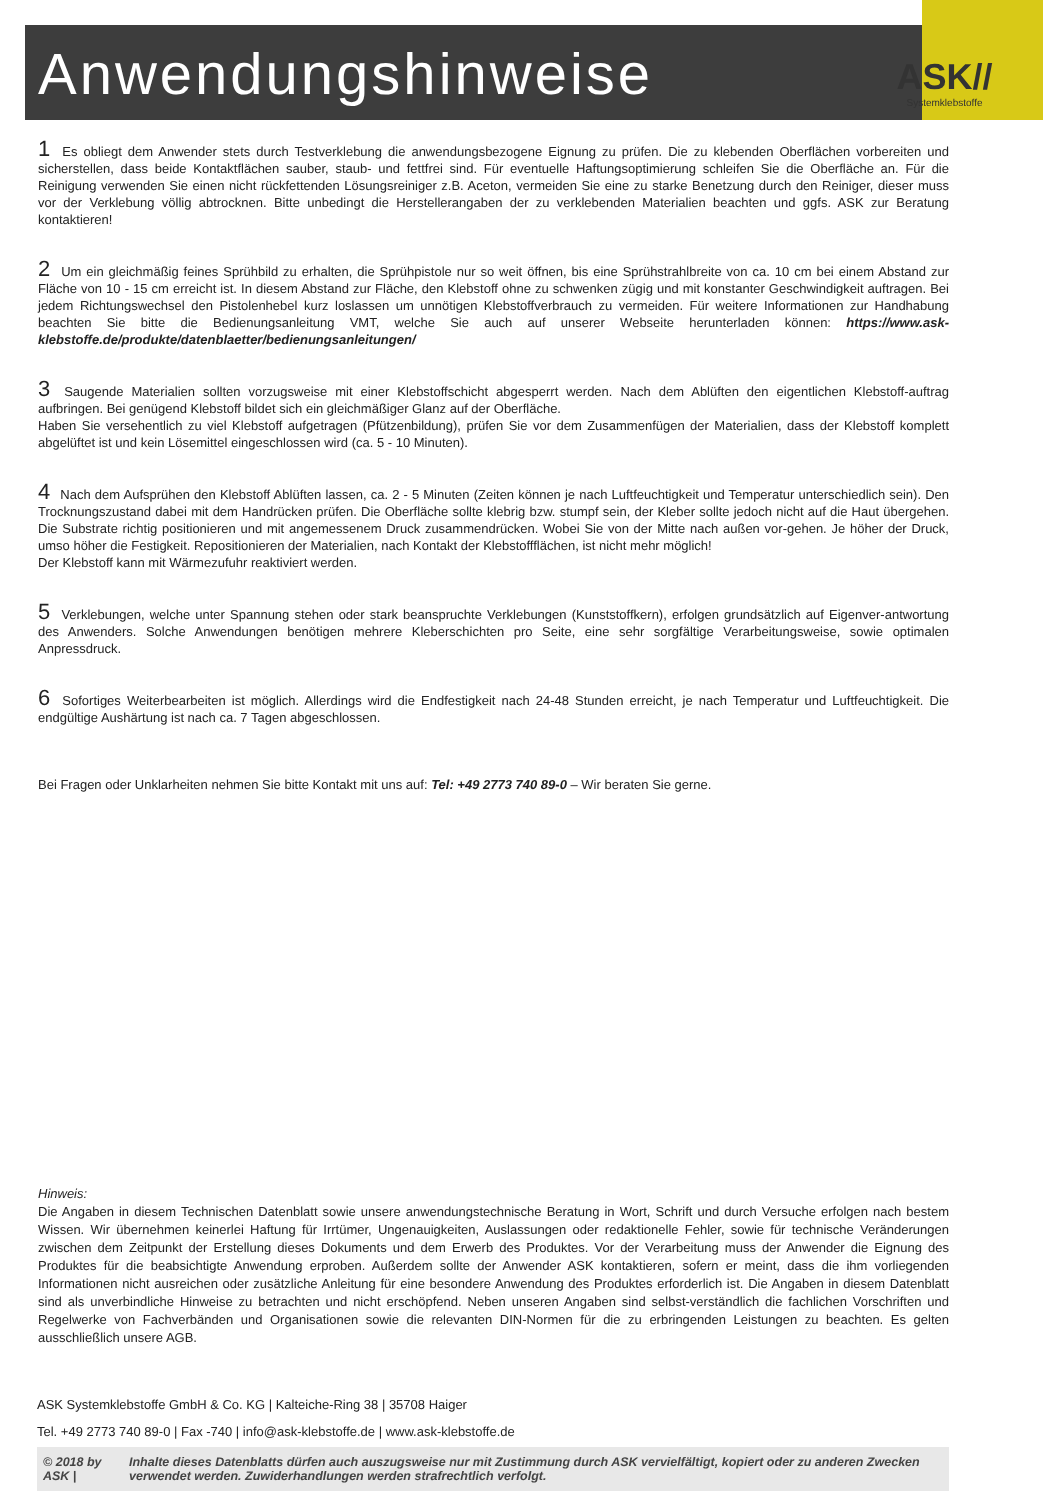Anwendungshinweise
ASK//
Systemklebstoffe
1 Es obliegt dem Anwender stets durch Testverklebung die anwendungsbezogene Eignung zu prüfen. Die zu klebenden Oberflächen vorbereiten und sicherstellen, dass beide Kontaktflächen sauber, staub- und fettfrei sind. Für eventuelle Haftungsoptimierung schleifen Sie die Oberfläche an. Für die Reinigung verwenden Sie einen nicht rückfettenden Lösungsreiniger z.B. Aceton, vermeiden Sie eine zu starke Benetzung durch den Reiniger, dieser muss vor der Verklebung völlig abtrocknen. Bitte unbedingt die Herstellerangaben der zu verklebenden Materialien beachten und ggfs. ASK zur Beratung kontaktieren!
2 Um ein gleichmäßig feines Sprühbild zu erhalten, die Sprühpistole nur so weit öffnen, bis eine Sprühstrahlbreite von ca. 10 cm bei einem Abstand zur Fläche von 10 - 15 cm erreicht ist. In diesem Abstand zur Fläche, den Klebstoff ohne zu schwenken zügig und mit konstanter Geschwindigkeit auftragen. Bei jedem Richtungswechsel den Pistolenhebel kurz loslassen um unnötigen Klebstoffverbrauch zu vermeiden. Für weitere Informationen zur Handhabung beachten Sie bitte die Bedienungsanleitung VMT, welche Sie auch auf unserer Webseite herunterladen können: https://www.ask-klebstoffe.de/produkte/datenblaetter/bedienungsanleitungen/
3 Saugende Materialien sollten vorzugsweise mit einer Klebstoffschicht abgesperrt werden. Nach dem Ablüften den eigentlichen Klebstoff-auftrag aufbringen. Bei genügend Klebstoff bildet sich ein gleichmäßiger Glanz auf der Oberfläche.
Haben Sie versehentlich zu viel Klebstoff aufgetragen (Pfützenbildung), prüfen Sie vor dem Zusammenfügen der Materialien, dass der Klebstoff komplett abgelüftet ist und kein Lösemittel eingeschlossen wird (ca. 5 - 10 Minuten).
4 Nach dem Aufsprühen den Klebstoff Ablüften lassen, ca. 2 - 5 Minuten (Zeiten können je nach Luftfeuchtigkeit und Temperatur unterschiedlich sein). Den Trocknungszustand dabei mit dem Handrücken prüfen. Die Oberfläche sollte klebrig bzw. stumpf sein, der Kleber sollte jedoch nicht auf die Haut übergehen. Die Substrate richtig positionieren und mit angemessenem Druck zusammendrücken. Wobei Sie von der Mitte nach außen vor-gehen. Je höher der Druck, umso höher die Festigkeit. Repositionieren der Materialien, nach Kontakt der Klebstoffflächen, ist nicht mehr möglich!
Der Klebstoff kann mit Wärmezufuhr reaktiviert werden.
5 Verklebungen, welche unter Spannung stehen oder stark beanspruchte Verklebungen (Kunststoffkern), erfolgen grundsätzlich auf Eigenver-antwortung des Anwenders. Solche Anwendungen benötigen mehrere Kleberschichten pro Seite, eine sehr sorgfältige Verarbeitungsweise, sowie optimalen Anpressdruck.
6 Sofortiges Weiterbearbeiten ist möglich. Allerdings wird die Endfestigkeit nach 24-48 Stunden erreicht, je nach Temperatur und Luftfeuchtigkeit. Die endgültige Aushärtung ist nach ca. 7 Tagen abgeschlossen.
Bei Fragen oder Unklarheiten nehmen Sie bitte Kontakt mit uns auf: Tel: +49 2773 740 89-0 – Wir beraten Sie gerne.
Hinweis:
Die Angaben in diesem Technischen Datenblatt sowie unsere anwendungstechnische Beratung in Wort, Schrift und durch Versuche erfolgen nach bestem Wissen. Wir übernehmen keinerlei Haftung für Irrtümer, Ungenauigkeiten, Auslassungen oder redaktionelle Fehler, sowie für technische Veränderungen zwischen dem Zeitpunkt der Erstellung dieses Dokuments und dem Erwerb des Produktes. Vor der Verarbeitung muss der Anwender die Eignung des Produktes für die beabsichtigte Anwendung erproben. Außerdem sollte der Anwender ASK kontaktieren, sofern er meint, dass die ihm vorliegenden Informationen nicht ausreichen oder zusätzliche Anleitung für eine besondere Anwendung des Produktes erforderlich ist. Die Angaben in diesem Datenblatt sind als unverbindliche Hinweise zu betrachten und nicht erschöpfend. Neben unseren Angaben sind selbst-verständlich die fachlichen Vorschriften und Regelwerke von Fachverbänden und Organisationen sowie die relevanten DIN-Normen für die zu erbringenden Leistungen zu beachten. Es gelten ausschließlich unsere AGB.
ASK Systemklebstoffe GmbH & Co. KG | Kalteiche-Ring 38 | 35708 Haiger
Tel. +49 2773 740 89-0 | Fax -740 | info@ask-klebstoffe.de | www.ask-klebstoffe.de
© 2018 by ASK | Inhalte dieses Datenblatts dürfen auch auszugsweise nur mit Zustimmung durch ASK vervielfältigt, kopiert oder zu anderen Zwecken verwendet werden. Zuwiderhandlungen werden strafrechtlich verfolgt.